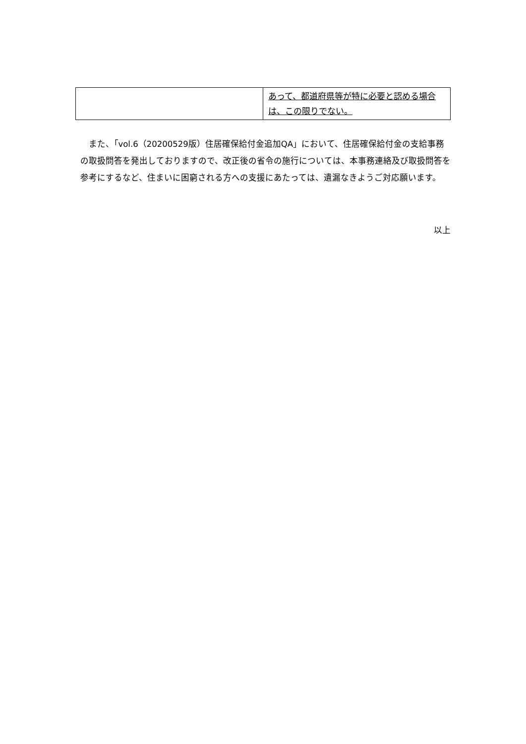| | あって、都道府県等が特に必要と認める場合は、この限りでない。 |
また、「vol.6（20200529版）住居確保給付金追加QA」において、住居確保給付金の支給事務の取扱問答を発出しておりますので、改正後の省令の施行については、本事務連絡及び取扱問答を参考にするなど、住まいに困窮される方への支援にあたっては、遺漏なきようご対応願います。
以上